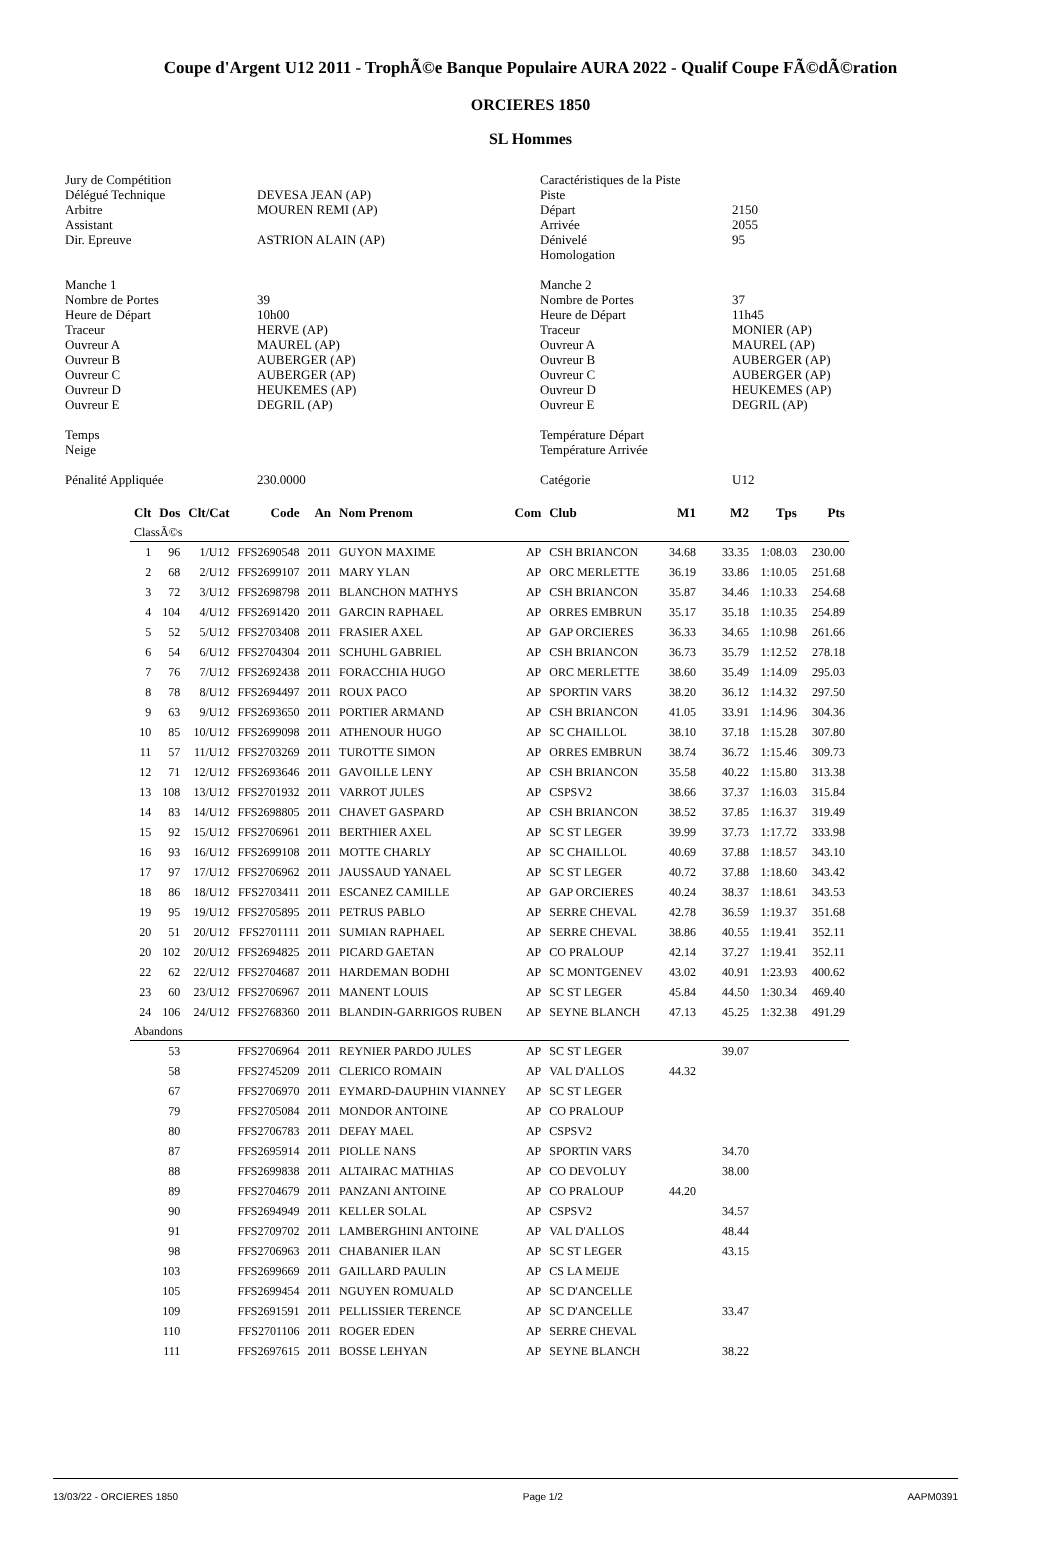Coupe d'Argent U12 2011 - TrophÃ©e Banque Populaire AURA 2022 - Qualif Coupe FÃ©dÃ©ration
ORCIERES 1850
SL Hommes
| Jury de Compétition | |
| Délégué Technique | DEVESA JEAN (AP) |
| Arbitre | MOUREN REMI (AP) |
| Assistant | |
| Dir. Epreuve | ASTRION ALAIN (AP) |
| Manche 1 | |
| Nombre de Portes | 39 |
| Heure de Départ | 10h00 |
| Traceur | HERVE (AP) |
| Ouvreur A | MAUREL (AP) |
| Ouvreur B | AUBERGER (AP) |
| Ouvreur C | AUBERGER (AP) |
| Ouvreur D | HEUKEMES (AP) |
| Ouvreur E | DEGRIL (AP) |
| Temps | |
| Neige | |
| Pénalité Appliquée | 230.0000 |
| Caractéristiques de la Piste | |
| Piste | |
| Départ | 2150 |
| Arrivée | 2055 |
| Dénivelé | 95 |
| Homologation | |
| Manche 2 | |
| Nombre de Portes | 37 |
| Heure de Départ | 11h45 |
| Traceur | MONIER (AP) |
| Ouvreur A | MAUREL (AP) |
| Ouvreur B | AUBERGER (AP) |
| Ouvreur C | AUBERGER (AP) |
| Ouvreur D | HEUKEMES (AP) |
| Ouvreur E | DEGRIL (AP) |
| Température Départ | |
| Température Arrivée | |
| Catégorie | U12 |
| Clt | Dos | Clt/Cat | Code | An | Nom Prenom | Com | Club | M1 | M2 | Tps | Pts |
| --- | --- | --- | --- | --- | --- | --- | --- | --- | --- | --- | --- |
| ClassÃ©s | | | | | | | | | | | |
| 1 | 96 | 1/U12 | FFS2690548 | 2011 | GUYON MAXIME | AP | CSH BRIANCON | 34.68 | 33.35 | 1:08.03 | 230.00 |
| 2 | 68 | 2/U12 | FFS2699107 | 2011 | MARY YLAN | AP | ORC MERLETTE | 36.19 | 33.86 | 1:10.05 | 251.68 |
| 3 | 72 | 3/U12 | FFS2698798 | 2011 | BLANCHON MATHYS | AP | CSH BRIANCON | 35.87 | 34.46 | 1:10.33 | 254.68 |
| 4 | 104 | 4/U12 | FFS2691420 | 2011 | GARCIN RAPHAEL | AP | ORRES EMBRUN | 35.17 | 35.18 | 1:10.35 | 254.89 |
| 5 | 52 | 5/U12 | FFS2703408 | 2011 | FRASIER AXEL | AP | GAP ORCIERES | 36.33 | 34.65 | 1:10.98 | 261.66 |
| 6 | 54 | 6/U12 | FFS2704304 | 2011 | SCHUHL GABRIEL | AP | CSH BRIANCON | 36.73 | 35.79 | 1:12.52 | 278.18 |
| 7 | 76 | 7/U12 | FFS2692438 | 2011 | FORACCHIA HUGO | AP | ORC MERLETTE | 38.60 | 35.49 | 1:14.09 | 295.03 |
| 8 | 78 | 8/U12 | FFS2694497 | 2011 | ROUX PACO | AP | SPORTIN VARS | 38.20 | 36.12 | 1:14.32 | 297.50 |
| 9 | 63 | 9/U12 | FFS2693650 | 2011 | PORTIER ARMAND | AP | CSH BRIANCON | 41.05 | 33.91 | 1:14.96 | 304.36 |
| 10 | 85 | 10/U12 | FFS2699098 | 2011 | ATHENOUR HUGO | AP | SC CHAILLOL | 38.10 | 37.18 | 1:15.28 | 307.80 |
| 11 | 57 | 11/U12 | FFS2703269 | 2011 | TUROTTE SIMON | AP | ORRES EMBRUN | 38.74 | 36.72 | 1:15.46 | 309.73 |
| 12 | 71 | 12/U12 | FFS2693646 | 2011 | GAVOILLE LENY | AP | CSH BRIANCON | 35.58 | 40.22 | 1:15.80 | 313.38 |
| 13 | 108 | 13/U12 | FFS2701932 | 2011 | VARROT JULES | AP | CSPSV2 | 38.66 | 37.37 | 1:16.03 | 315.84 |
| 14 | 83 | 14/U12 | FFS2698805 | 2011 | CHAVET GASPARD | AP | CSH BRIANCON | 38.52 | 37.85 | 1:16.37 | 319.49 |
| 15 | 92 | 15/U12 | FFS2706961 | 2011 | BERTHIER AXEL | AP | SC ST LEGER | 39.99 | 37.73 | 1:17.72 | 333.98 |
| 16 | 93 | 16/U12 | FFS2699108 | 2011 | MOTTE CHARLY | AP | SC CHAILLOL | 40.69 | 37.88 | 1:18.57 | 343.10 |
| 17 | 97 | 17/U12 | FFS2706962 | 2011 | JAUSSAUD YANAEL | AP | SC ST LEGER | 40.72 | 37.88 | 1:18.60 | 343.42 |
| 18 | 86 | 18/U12 | FFS2703411 | 2011 | ESCANEZ CAMILLE | AP | GAP ORCIERES | 40.24 | 38.37 | 1:18.61 | 343.53 |
| 19 | 95 | 19/U12 | FFS2705895 | 2011 | PETRUS PABLO | AP | SERRE CHEVAL | 42.78 | 36.59 | 1:19.37 | 351.68 |
| 20 | 51 | 20/U12 | FFS2701111 | 2011 | SUMIAN RAPHAEL | AP | SERRE CHEVAL | 38.86 | 40.55 | 1:19.41 | 352.11 |
| 20 | 102 | 20/U12 | FFS2694825 | 2011 | PICARD GAETAN | AP | CO PRALOUP | 42.14 | 37.27 | 1:19.41 | 352.11 |
| 22 | 62 | 22/U12 | FFS2704687 | 2011 | HARDEMAN BODHI | AP | SC MONTGENEV | 43.02 | 40.91 | 1:23.93 | 400.62 |
| 23 | 60 | 23/U12 | FFS2706967 | 2011 | MANENT LOUIS | AP | SC ST LEGER | 45.84 | 44.50 | 1:30.34 | 469.40 |
| 24 | 106 | 24/U12 | FFS2768360 | 2011 | BLANDIN-GARRIGOS RUBEN | AP | SEYNE BLANCH | 47.13 | 45.25 | 1:32.38 | 491.29 |
| Abandons | | | | | | | | | | | |
| | 53 | | FFS2706964 | 2011 | REYNIER PARDO JULES | AP | SC ST LEGER | | 39.07 | | |
| | 58 | | FFS2745209 | 2011 | CLERICO ROMAIN | AP | VAL D'ALLOS | 44.32 | | | |
| | 67 | | FFS2706970 | 2011 | EYMARD-DAUPHIN VIANNEY | AP | SC ST LEGER | | | | |
| | 79 | | FFS2705084 | 2011 | MONDOR ANTOINE | AP | CO PRALOUP | | | | |
| | 80 | | FFS2706783 | 2011 | DEFAY MAEL | AP | CSPSV2 | | | | |
| | 87 | | FFS2695914 | 2011 | PIOLLE NANS | AP | SPORTIN VARS | | 34.70 | | |
| | 88 | | FFS2699838 | 2011 | ALTAIRAC MATHIAS | AP | CO DEVOLUY | | 38.00 | | |
| | 89 | | FFS2704679 | 2011 | PANZANI ANTOINE | AP | CO PRALOUP | 44.20 | | | |
| | 90 | | FFS2694949 | 2011 | KELLER SOLAL | AP | CSPSV2 | | 34.57 | | |
| | 91 | | FFS2709702 | 2011 | LAMBERGHINI ANTOINE | AP | VAL D'ALLOS | | 48.44 | | |
| | 98 | | FFS2706963 | 2011 | CHABANIER ILAN | AP | SC ST LEGER | | 43.15 | | |
| | 103 | | FFS2699669 | 2011 | GAILLARD PAULIN | AP | CS LA MEIJE | | | | |
| | 105 | | FFS2699454 | 2011 | NGUYEN ROMUALD | AP | SC D'ANCELLE | | | | |
| | 109 | | FFS2691591 | 2011 | PELLISSIER TERENCE | AP | SC D'ANCELLE | | 33.47 | | |
| | 110 | | FFS2701106 | 2011 | ROGER EDEN | AP | SERRE CHEVAL | | | | |
| | 111 | | FFS2697615 | 2011 | BOSSE LEHYAN | AP | SEYNE BLANCH | | 38.22 | | |
13/03/22 - ORCIERES 1850 Page 1/2 AAPM0391